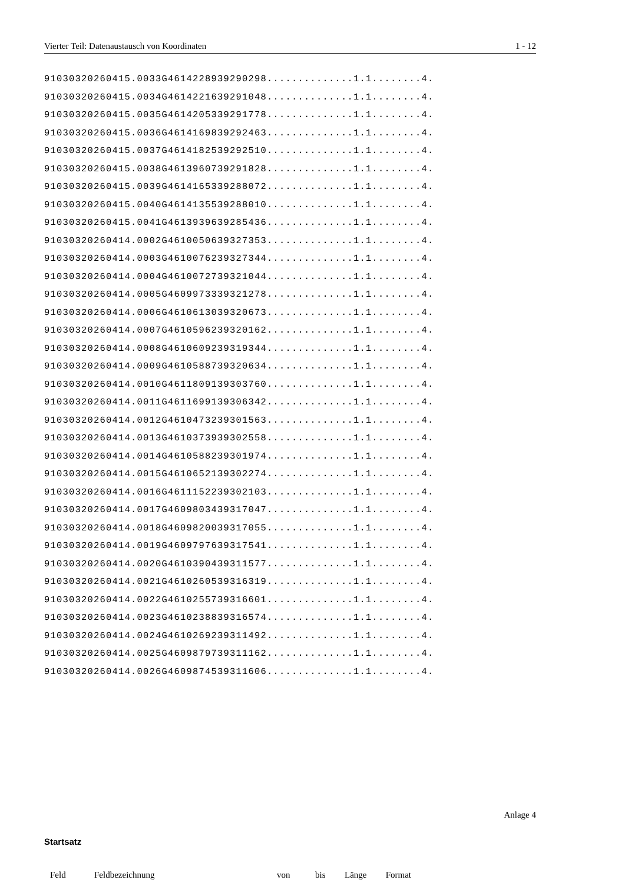Vierter Teil: Datenaustausch von Koordinaten 1 - 12
91030320260415.0033G4614228939290298..............1.1........4.
91030320260415.0034G4614221639291048..............1.1........4.
91030320260415.0035G4614205339291778..............1.1........4.
91030320260415.0036G4614169839292463..............1.1........4.
91030320260415.0037G4614182539292510..............1.1........4.
91030320260415.0038G4613960739291828..............1.1........4.
91030320260415.0039G4614165339288072..............1.1........4.
91030320260415.0040G4614135539288010..............1.1........4.
91030320260415.0041G4613939639285436..............1.1........4.
91030320260414.0002G4610050639327353..............1.1........4.
91030320260414.0003G4610076239327344..............1.1........4.
91030320260414.0004G4610072739321044..............1.1........4.
91030320260414.0005G4609973339321278..............1.1........4.
91030320260414.0006G4610613039320673..............1.1........4.
91030320260414.0007G4610596239320162..............1.1........4.
91030320260414.0008G4610609239319344..............1.1........4.
91030320260414.0009G4610588739320634..............1.1........4.
91030320260414.0010G4611809139303760..............1.1........4.
91030320260414.0011G4611699139306342..............1.1........4.
91030320260414.0012G4610473239301563..............1.1........4.
91030320260414.0013G4610373939302558..............1.1........4.
91030320260414.0014G4610588239301974..............1.1........4.
91030320260414.0015G4610652139302274..............1.1........4.
91030320260414.0016G4611152239302103..............1.1........4.
91030320260414.0017G4609803439317047..............1.1........4.
91030320260414.0018G4609820039317055..............1.1........4.
91030320260414.0019G4609797639317541..............1.1........4.
91030320260414.0020G4610390439311577..............1.1........4.
91030320260414.0021G4610260539316319..............1.1........4.
91030320260414.0022G4610255739316601..............1.1........4.
91030320260414.0023G4610238839316574..............1.1........4.
91030320260414.0024G4610269239311492..............1.1........4.
91030320260414.0025G4609879739311162..............1.1........4.
91030320260414.0026G4609874539311606..............1.1........4.
Anlage 4
Startsatz
| Feld | Feldbezeichnung | von | bis | Länge | Format |
| --- | --- | --- | --- | --- | --- |